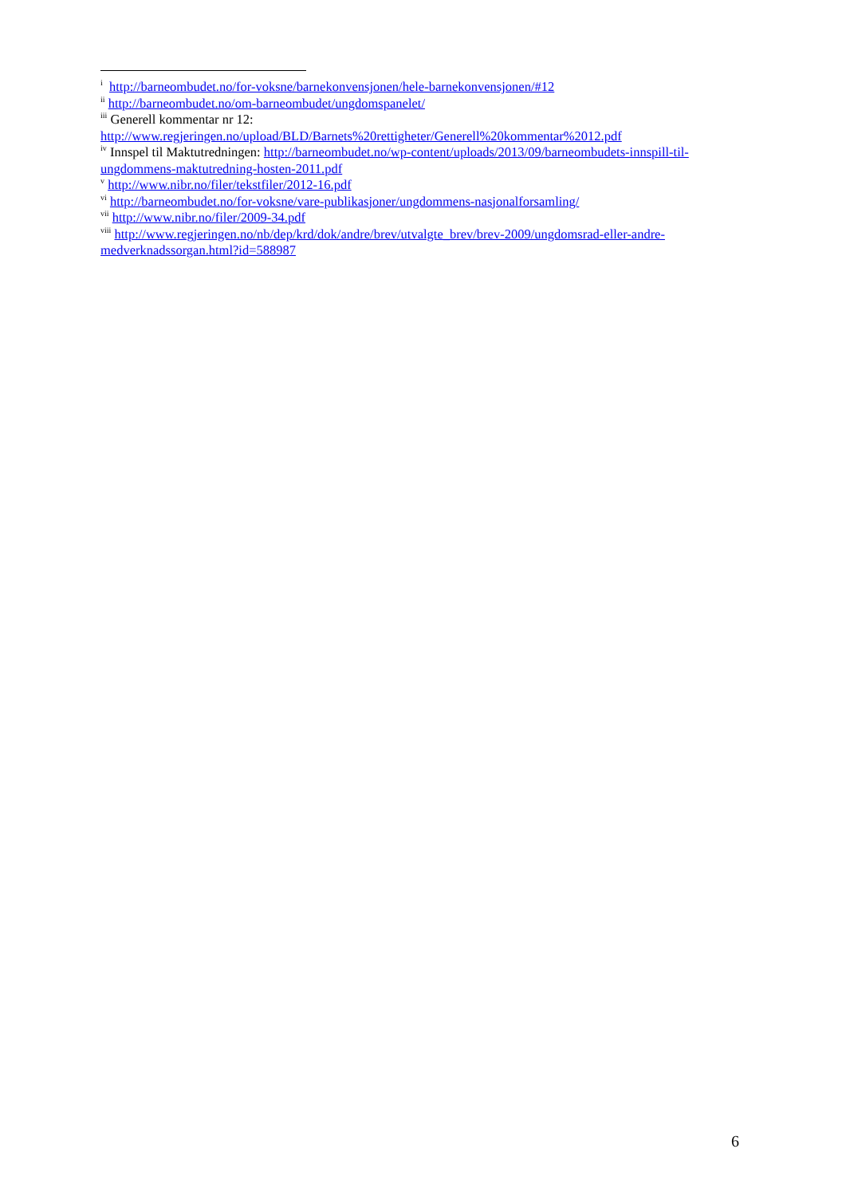<sup>i</sup> http://barneombudet.no/for-voksne/barnekonvensjonen/hele-barnekonvensjonen/#12
<sup>ii</sup> http://barneombudet.no/om-barneombudet/ungdomspanelet/
<sup>iii</sup> Generell kommentar nr 12:
http://www.regjeringen.no/upload/BLD/Barnets%20rettigheter/Generell%20kommentar%2012.pdf
<sup>iv</sup> Innspel til Maktutredningen: http://barneombudet.no/wp-content/uploads/2013/09/barneombudets-innspill-til-ungdommens-maktutredning-hosten-2011.pdf
<sup>v</sup> http://www.nibr.no/filer/tekstfiler/2012-16.pdf
<sup>vi</sup> http://barneombudet.no/for-voksne/vare-publikasjoner/ungdommens-nasjonalforsamling/
<sup>vii</sup> http://www.nibr.no/filer/2009-34.pdf
<sup>viii</sup> http://www.regjeringen.no/nb/dep/krd/dok/andre/brev/utvalgte_brev/brev-2009/ungdomsrad-eller-andre-medverknadssorgan.html?id=588987
6